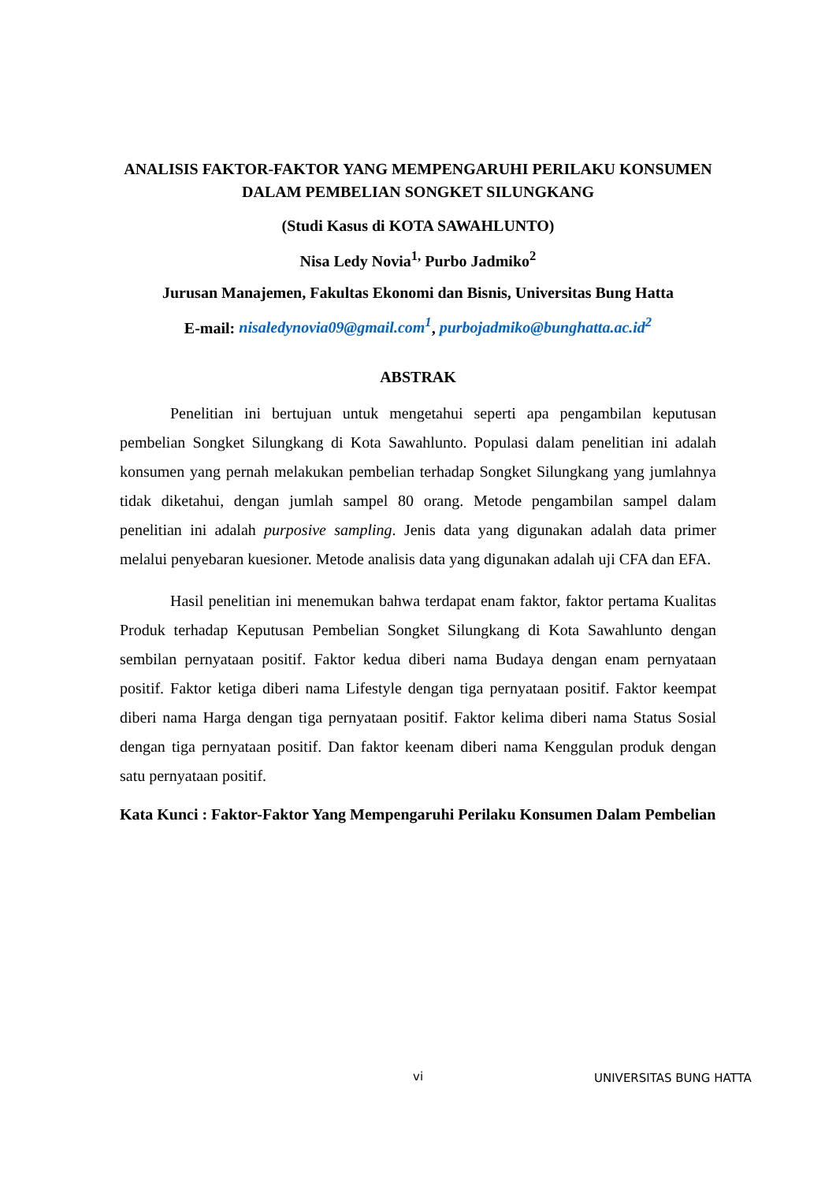ANALISIS FAKTOR-FAKTOR YANG MEMPENGARUHI PERILAKU KONSUMEN DALAM PEMBELIAN SONGKET SILUNGKANG
(Studi Kasus di KOTA SAWAHLUNTO)
Nisa Ledy Novia<sup>1,</sup> Purbo Jadmiko<sup>2</sup>
Jurusan Manajemen, Fakultas Ekonomi dan Bisnis, Universitas Bung Hatta
E-mail: nisaledynovia09@gmail.com<sup>1</sup>, purbojadmiko@bunghatta.ac.id<sup>2</sup>
ABSTRAK
Penelitian ini bertujuan untuk mengetahui seperti apa pengambilan keputusan pembelian Songket Silungkang di Kota Sawahlunto. Populasi dalam penelitian ini adalah konsumen yang pernah melakukan pembelian terhadap Songket Silungkang yang jumlahnya tidak diketahui, dengan jumlah sampel 80 orang. Metode pengambilan sampel dalam penelitian ini adalah purposive sampling. Jenis data yang digunakan adalah data primer melalui penyebaran kuesioner. Metode analisis data yang digunakan adalah uji CFA dan EFA.
Hasil penelitian ini menemukan bahwa terdapat enam faktor, faktor pertama Kualitas Produk terhadap Keputusan Pembelian Songket Silungkang di Kota Sawahlunto dengan sembilan pernyataan positif. Faktor kedua diberi nama Budaya dengan enam pernyataan positif. Faktor ketiga diberi nama Lifestyle dengan tiga pernyataan positif. Faktor keempat diberi nama Harga dengan tiga pernyataan positif. Faktor kelima diberi nama Status Sosial dengan tiga pernyataan positif. Dan faktor keenam diberi nama Kenggulan produk dengan satu pernyataan positif.
Kata Kunci : Faktor-Faktor Yang Mempengaruhi Perilaku Konsumen Dalam Pembelian
vi UNIVERSITAS BUNG HATTA